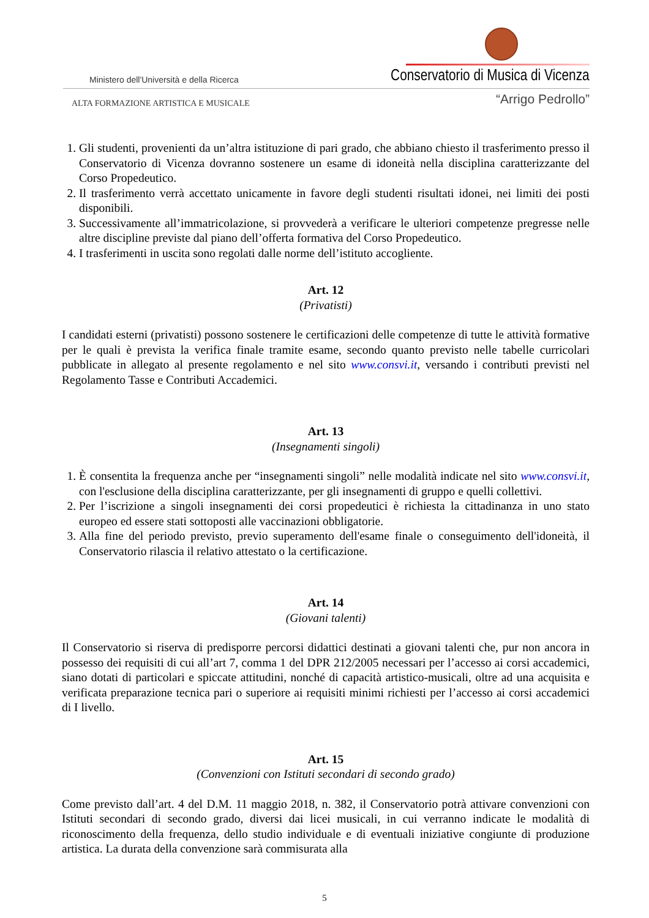Ministero dell'Università e della Ricerca
Conservatorio di Musica di Vicenza
ALTA FORMAZIONE ARTISTICA E MUSICALE
“Arrigo Pedrollo”
1. Gli studenti, provenienti da un’altra istituzione di pari grado, che abbiano chiesto il trasferimento presso il Conservatorio di Vicenza dovranno sostenere un esame di idoneità nella disciplina caratterizzante del Corso Propedeutico.
2. Il trasferimento verrà accettato unicamente in favore degli studenti risultati idonei, nei limiti dei posti disponibili.
3. Successivamente all’immatricolazione, si provvederà a verificare le ulteriori competenze pregresse nelle altre discipline previste dal piano dell’offerta formativa del Corso Propedeutico.
4. I trasferimenti in uscita sono regolati dalle norme dell’istituto accogliente.
Art. 12
(Privatisti)
I candidati esterni (privatisti) possono sostenere le certificazioni delle competenze di tutte le attività formative per le quali è prevista la verifica finale tramite esame, secondo quanto previsto nelle tabelle curricolari pubblicate in allegato al presente regolamento e nel sito www.consvi.it, versando i contributi previsti nel Regolamento Tasse e Contributi Accademici.
Art. 13
(Insegnamenti singoli)
1. È consentita la frequenza anche per “insegnamenti singoli” nelle modalità indicate nel sito www.consvi.it, con l'esclusione della disciplina caratterizzante, per gli insegnamenti di gruppo e quelli collettivi.
2. Per l’iscrizione a singoli insegnamenti dei corsi propedeutici è richiesta la cittadinanza in uno stato europeo ed essere stati sottoposti alle vaccinazioni obbligatorie.
3. Alla fine del periodo previsto, previo superamento dell'esame finale o conseguimento dell'idoneità, il Conservatorio rilascia il relativo attestato o la certificazione.
Art. 14
(Giovani talenti)
Il Conservatorio si riserva di predisporre percorsi didattici destinati a giovani talenti che, pur non ancora in possesso dei requisiti di cui all’art 7, comma 1 del DPR 212/2005 necessari per l’accesso ai corsi accademici, siano dotati di particolari e spiccate attitudini, nonché di capacità artistico-musicali, oltre ad una acquisita e verificata preparazione tecnica pari o superiore ai requisiti minimi richiesti per l’accesso ai corsi accademici di I livello.
Art. 15
(Convenzioni con Istituti secondari di secondo grado)
Come previsto dall’art. 4 del D.M. 11 maggio 2018, n. 382, il Conservatorio potrà attivare convenzioni con Istituti secondari di secondo grado, diversi dai licei musicali, in cui verranno indicate le modalità di riconoscimento della frequenza, dello studio individuale e di eventuali iniziative congiunte di produzione artistica. La durata della convenzione sarà commisurata alla
5